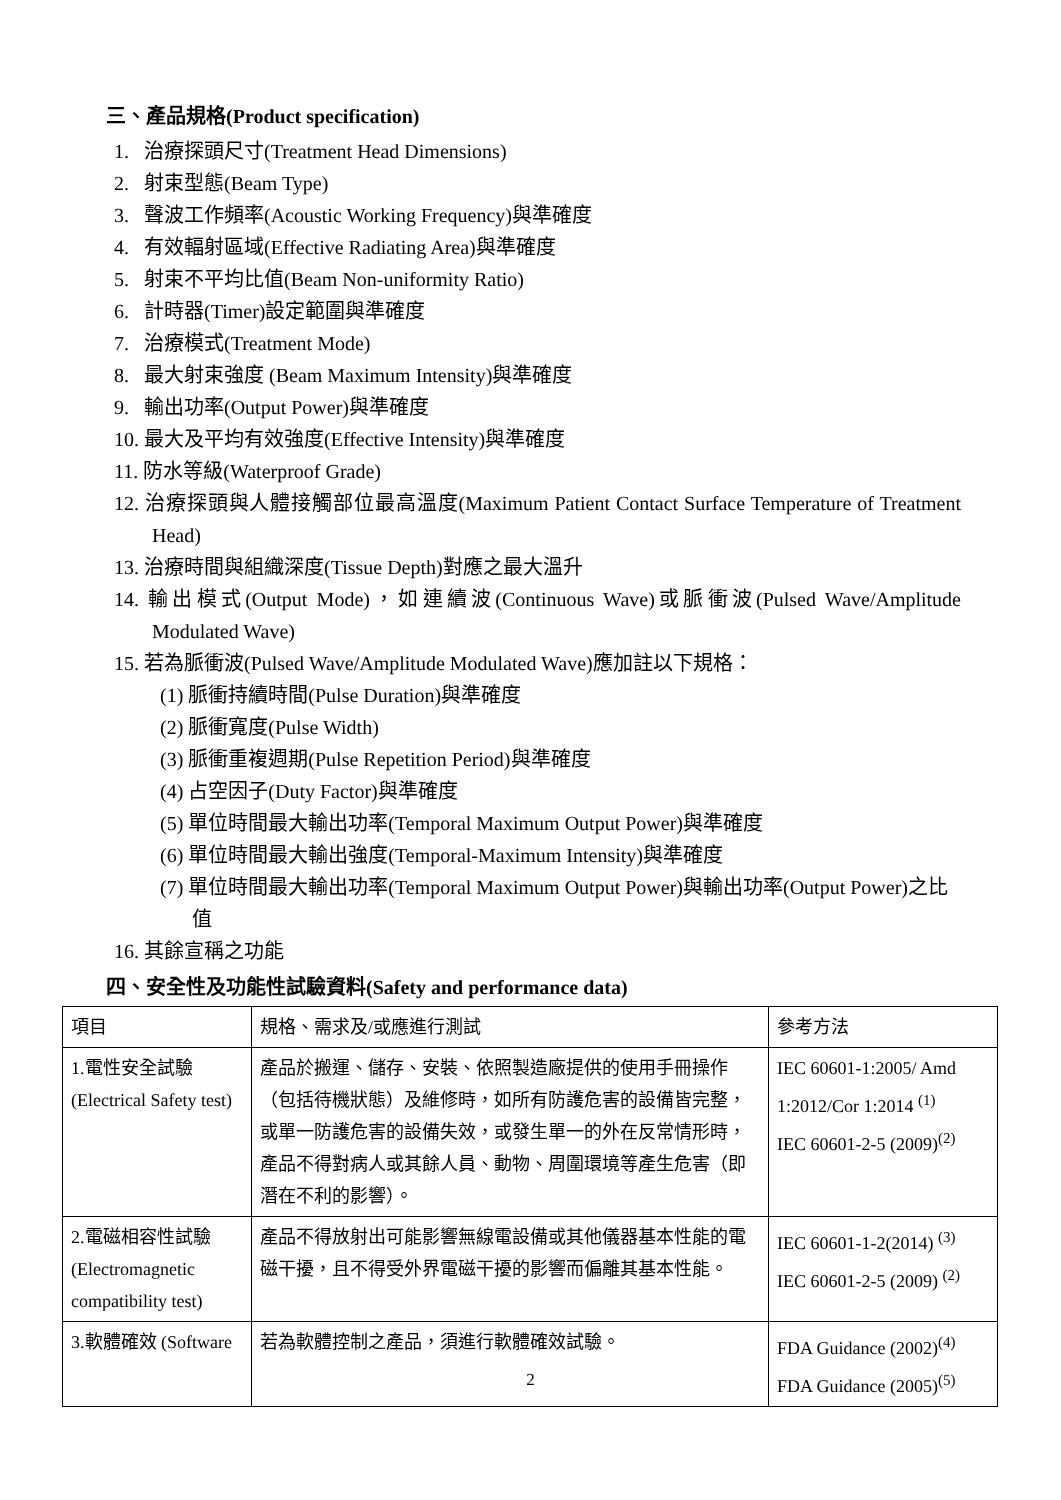三、產品規格(Product specification)
1. 治療探頭尺寸(Treatment Head Dimensions)
2. 射束型態(Beam Type)
3. 聲波工作頻率(Acoustic Working Frequency)與準確度
4. 有效輻射區域(Effective Radiating Area)與準確度
5. 射束不平均比值(Beam Non-uniformity Ratio)
6. 計時器(Timer)設定範圍與準確度
7. 治療模式(Treatment Mode)
8. 最大射束強度 (Beam Maximum Intensity)與準確度
9. 輸出功率(Output Power)與準確度
10. 最大及平均有效強度(Effective Intensity)與準確度
11. 防水等級(Waterproof Grade)
12. 治療探頭與人體接觸部位最高溫度(Maximum Patient Contact Surface Temperature of Treatment Head)
13. 治療時間與組織深度(Tissue Depth)對應之最大溫升
14. 輸出模式(Output Mode)，如連續波(Continuous Wave)或脈衝波(Pulsed Wave/Amplitude Modulated Wave)
15. 若為脈衝波(Pulsed Wave/Amplitude Modulated Wave)應加註以下規格：
(1) 脈衝持續時間(Pulse Duration)與準確度
(2) 脈衝寬度(Pulse Width)
(3) 脈衝重複週期(Pulse Repetition Period)與準確度
(4) 占空因子(Duty Factor)與準確度
(5) 單位時間最大輸出功率(Temporal Maximum Output Power)與準確度
(6) 單位時間最大輸出強度(Temporal-Maximum Intensity)與準確度
(7) 單位時間最大輸出功率(Temporal Maximum Output Power)與輸出功率(Output Power)之比值
16. 其餘宣稱之功能
四、安全性及功能性試驗資料(Safety and performance data)
| 項目 | 規格、需求及/或應進行測試 | 參考方法 |
| 1.電性安全試驗 (Electrical Safety test) | 產品於搬運、儲存、安裝、依照製造廠提供的使用手冊操作（包括待機狀態）及維修時，如所有防護危害的設備皆完整，或單一防護危害的設備失效，或發生單一的外在反常情形時，產品不得對病人或其餘人員、動物、周圍環境等產生危害（即潛在不利的影響）。 | IEC 60601-1:2005/ Amd 1:2012/Cor 1:2014 <sup>(1)</sup> IEC 60601-2-5 (2009)<sup>(2)</sup> |
| 2.電磁相容性試驗 (Electromagnetic compatibility test) | 產品不得放射出可能影響無線電設備或其他儀器基本性能的電磁干擾，且不得受外界電磁干擾的影響而偏離其基本性能。 | IEC 60601-1-2(2014) <sup>(3)</sup> IEC 60601-2-5 (2009) <sup>(2)</sup> |
| 3.軟體確效 (Software | 若為軟體控制之產品，須進行軟體確效試驗。 | FDA Guidance (2002)<sup>(4)</sup> FDA Guidance (2005)<sup>(5)</sup> |
2